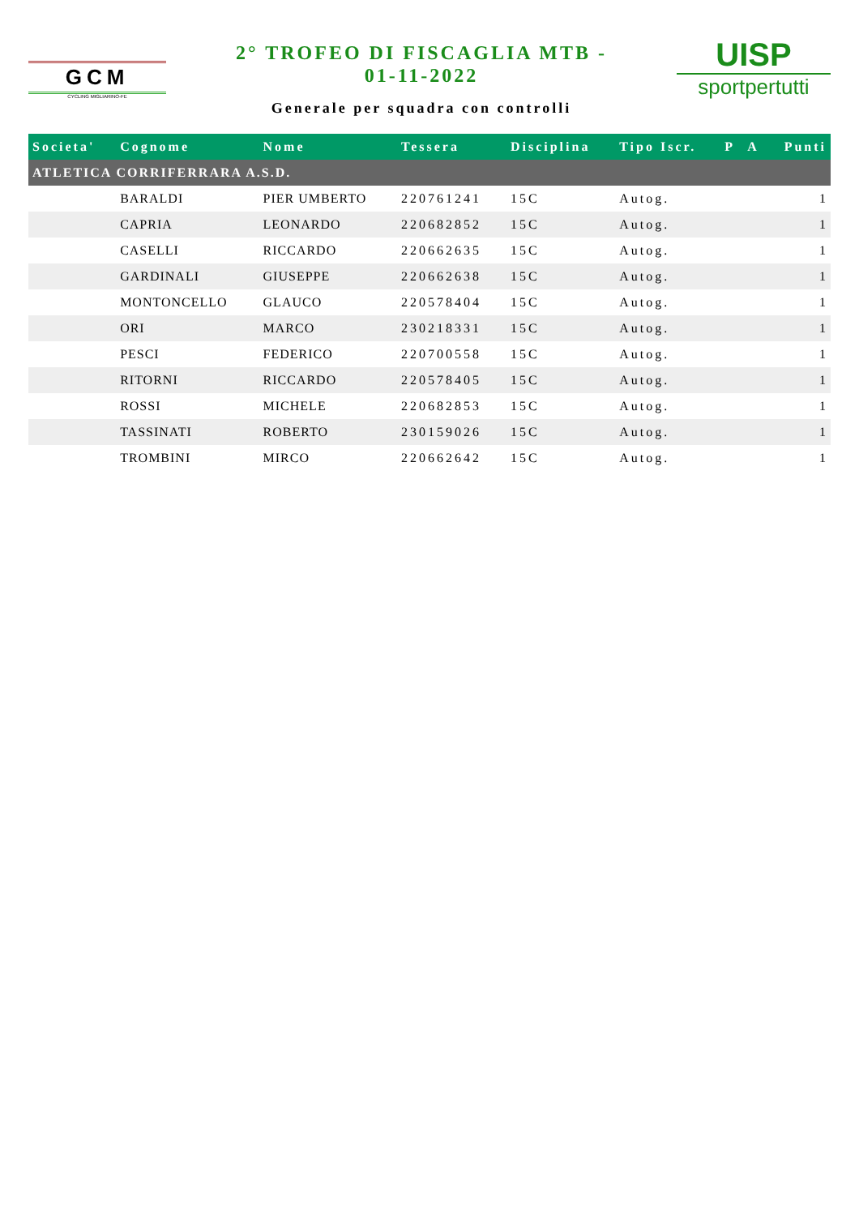GCM
CYCLING MIGLIARINO-FE
2° TROFEO DI FISCAGLIA MTB -
01-11-2022
Generale per squadra con controlli
UISP
sportpertutti
| Societa' | Cognome | Nome | Tessera | Disciplina | Tipo Iscr. | P | A | Punti |
| --- | --- | --- | --- | --- | --- | --- | --- | --- |
| ATLETICA CORRIFERRARA A.S.D. | | | | | | | | |
| | BARALDI | PIER UMBERTO | 220761241 | 15C | Autog. | | | 1 |
| | CAPRIA | LEONARDO | 220682852 | 15C | Autog. | | | 1 |
| | CASELLI | RICCARDO | 220662635 | 15C | Autog. | | | 1 |
| | GARDINALI | GIUSEPPE | 220662638 | 15C | Autog. | | | 1 |
| | MONTONCELLO | GLAUCO | 220578404 | 15C | Autog. | | | 1 |
| | ORI | MARCO | 230218331 | 15C | Autog. | | | 1 |
| | PESCI | FEDERICO | 220700558 | 15C | Autog. | | | 1 |
| | RITORNI | RICCARDO | 220578405 | 15C | Autog. | | | 1 |
| | ROSSI | MICHELE | 220682853 | 15C | Autog. | | | 1 |
| | TASSINATI | ROBERTO | 230159026 | 15C | Autog. | | | 1 |
| | TROMBINI | MIRCO | 220662642 | 15C | Autog. | | | 1 |